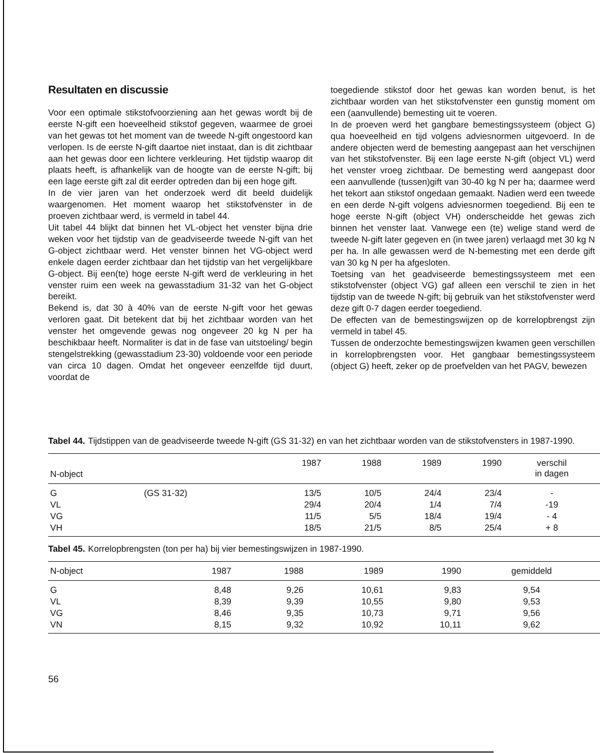Resultaten en discussie
Voor een optimale stikstofvoorziening aan het gewas wordt bij de eerste N-gift een hoeveelheid stikstof gegeven, waarmee de groei van het gewas tot het moment van de tweede N-gift ongestoord kan verlopen. Is de eerste N-gift daartoe niet instaat, dan is dit zichtbaar aan het gewas door een lichtere verkleuring. Het tijdstip waarop dit plaats heeft, is afhankelijk van de hoogte van de eerste N-gift; bij een lage eerste gift zal dit eerder optreden dan bij een hoge gift.
In de vier jaren van het onderzoek werd dit beeld duidelijk waargenomen. Het moment waarop het stikstofvenster in de proeven zichtbaar werd, is vermeld in tabel 44.
Uit tabel 44 blijkt dat binnen het VL-object het venster bijna drie weken voor het tijdstip van de geadviseerde tweede N-gift van het G-object zichtbaar werd. Het venster binnen het VG-object werd enkele dagen eerder zichtbaar dan het tijdstip van het vergelijkbare G-object. Bij een(te) hoge eerste N-gift werd de verkleuring in het venster ruim een week na gewasstadium 31-32 van het G-object bereikt.
Bekend is, dat 30 à 40% van de eerste N-gift voor het gewas verloren gaat. Dit betekent dat bij het zichtbaar worden van het venster het omgevende gewas nog ongeveer 20 kg N per ha beschikbaar heeft. Normaliter is dat in de fase van uitstoeling/ begin stengelstrekking (gewasstadium 23-30) voldoende voor een periode van circa 10 dagen. Omdat het ongeveer eenzelfde tijd duurt, voordat de
toegediende stikstof door het gewas kan worden benut, is het zichtbaar worden van het stikstofvenster een gunstig moment om een (aanvullende) bemesting uit te voeren.
In de proeven werd het gangbare bemestingssysteem (object G) qua hoeveelheid en tijd volgens adviesnormen uitgevoerd. In de andere objecten werd de bemesting aangepast aan het verschijnen van het stikstofvenster. Bij een lage eerste N-gift (object VL) werd het venster vroeg zichtbaar. De bemesting werd aangepast door een aanvullende (tussen)gift van 30-40 kg N per ha; daarmee werd het tekort aan stikstof ongedaan gemaakt. Nadien werd een tweede en een derde N-gift volgens adviesnormen toegediend. Bij een te hoge eerste N-gift (object VH) onderscheidde het gewas zich binnen het venster laat. Vanwege een (te) welige stand werd de tweede N-gift later gegeven en (in twee jaren) verlaagd met 30 kg N per ha. In alle gewassen werd de N-bemesting met een derde gift van 30 kg N per ha afgesloten.
Toetsing van het geadviseerde bemestingssysteem met een stikstofvenster (object VG) gaf alleen een verschil te zien in het tijdstip van de tweede N-gift; bij gebruik van het stikstofvenster werd deze gift 0-7 dagen eerder toegediend.
De effecten van de bemestingswijzen op de korrelopbrengst zijn vermeld in tabel 45.
Tussen de onderzochte bemestingswijzen kwamen geen verschillen in korrelopbrengsten voor. Het gangbaar bemestingssysteem (object G) heeft, zeker op de proefvelden van het PAGV, bewezen
Tabel 44. Tijdstippen van de geadviseerde tweede N-gift (GS 31-32) en van het zichtbaar worden van de stikstofvensters in 1987-1990.
| N-object | | 1987 | 1988 | 1989 | 1990 | verschil in dagen |
| --- | --- | --- | --- | --- | --- | --- |
| G | (GS 31-32) | 13/5 | 10/5 | 24/4 | 23/4 | - |
| VL | | 29/4 | 20/4 | 1/4 | 7/4 | -19 |
| VG | | 11/5 | 5/5 | 18/4 | 19/4 | - 4 |
| VH | | 18/5 | 21/5 | 8/5 | 25/4 | + 8 |
Tabel 45. Korrelopbrengsten (ton per ha) bij vier bemestingswijzen in 1987-1990.
| N-object | 1987 | 1988 | 1989 | 1990 | gemiddeld |
| --- | --- | --- | --- | --- | --- |
| G | 8,48 | 9,26 | 10,61 | 9,83 | 9,54 |
| VL | 8,39 | 9,39 | 10,55 | 9,80 | 9,53 |
| VG | 8,46 | 9,35 | 10,73 | 9,71 | 9,56 |
| VN | 8,15 | 9,32 | 10,92 | 10,11 | 9,62 |
56